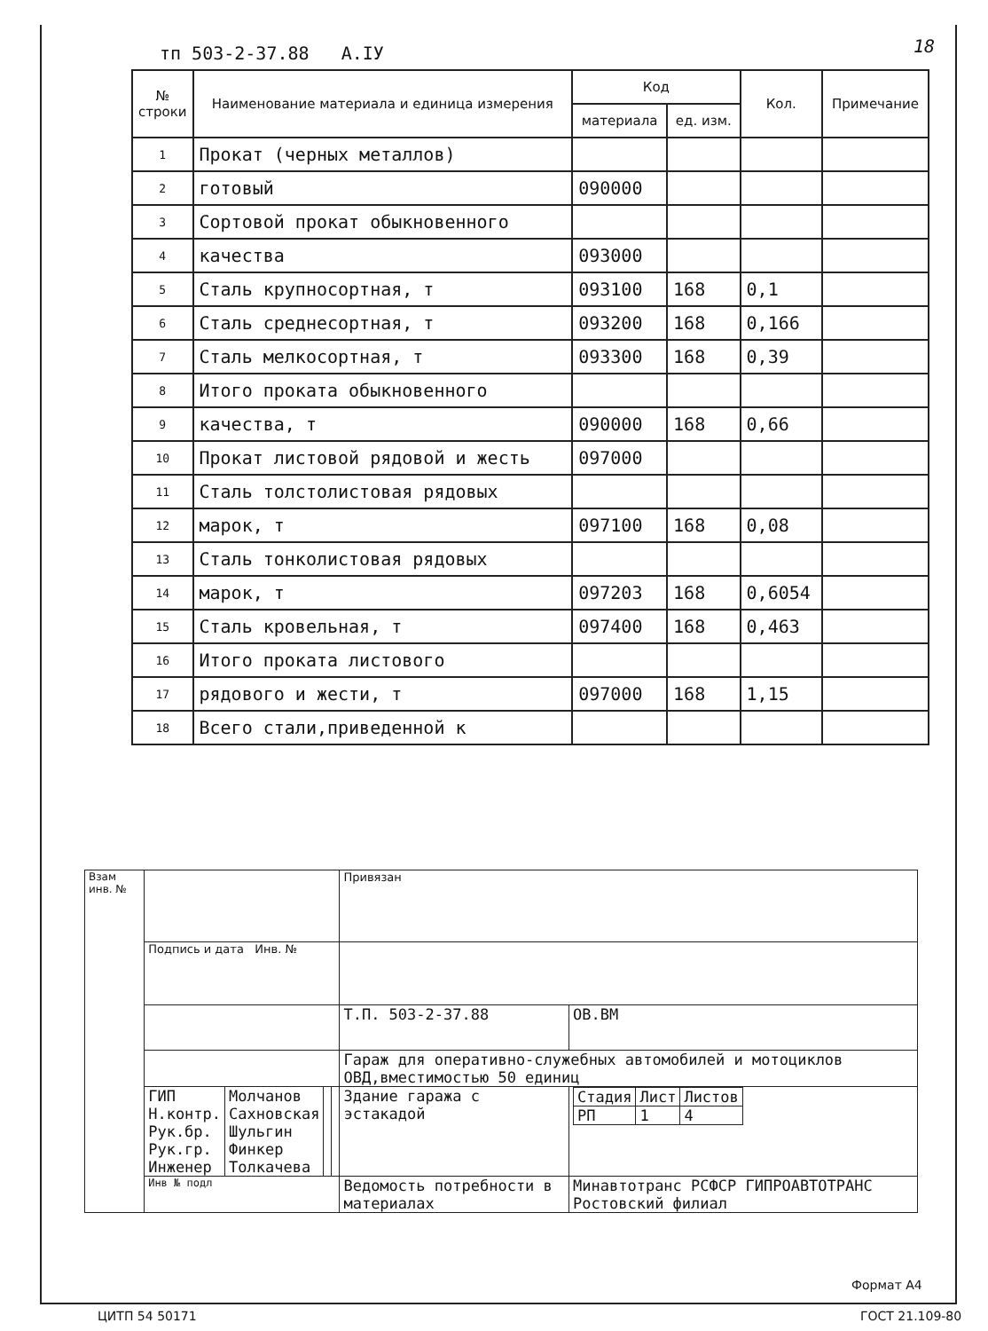тп 503-2-37.88 А.IУ 18
| № строки | Наименование материала и единица измерения | Код | | Кол. | Примечание |
| --- | --- | --- | --- | --- | --- |
| | | материала | ед. изм. | | |
| 1 | Прокат (черных металлов) | | | | |
| 2 | готовый | 090000 | | | |
| 3 | Сортовой прокат обыкновенного | | | | |
| 4 | качества | 093000 | | | |
| 5 | Сталь крупносортная, т | 093100 | 168 | 0,1 | |
| 6 | Сталь среднесортная, т | 093200 | 168 | 0,166 | |
| 7 | Сталь мелкосортная, т | 093300 | 168 | 0,39 | |
| 8 | Итого проката обыкновенного | | | | |
| 9 | качества, т | 090000 | 168 | 0,66 | |
| 10 | Прокат листовой рядовой и жесть | 097000 | | | |
| 11 | Сталь толстолистовая рядовых | | | | |
| 12 | марок, т | 097100 | 168 | 0,08 | |
| 13 | Сталь тонколистовая рядовых | | | | |
| 14 | марок, т | 097203 | 168 | 0,6054 | |
| 15 | Сталь кровельная, т | 097400 | 168 | 0,463 | |
| 16 | Итого проката листового | | | | |
| 17 | рядового и жести, т | 097000 | 168 | 1,15 | |
| 18 | Всего стали,приведенной к | | | | |
| Взам инв. № | | | | | Привязан | | |
| | Подпись и дата Инв. № | | | | | | |
| | | | | | Т.П. 503-2-37.88 | | ОВ.ВМ |
| | | | | | Гараж для оперативно-служебных автомобилей и мотоциклов ОВД,вместимостью 50 единиц | | |
| | ГИП Н.контр. Рук.бр. Рук.гр. Инженер | Молчанов Сахновская Шульгин Финкер Толкачева | | | Здание гаража с эстакадой | / Стадия / Лист / Листов / / РП / 1 / 4 / | |
| | Инв № подл | | | | Ведомость потребности в материалах | Минавтотранс РСФСР ГИПРОАВТОТРАНС Ростовский филиал | |
Формат А4
ЦИТП 54 50171 ГОСТ 21.109-80